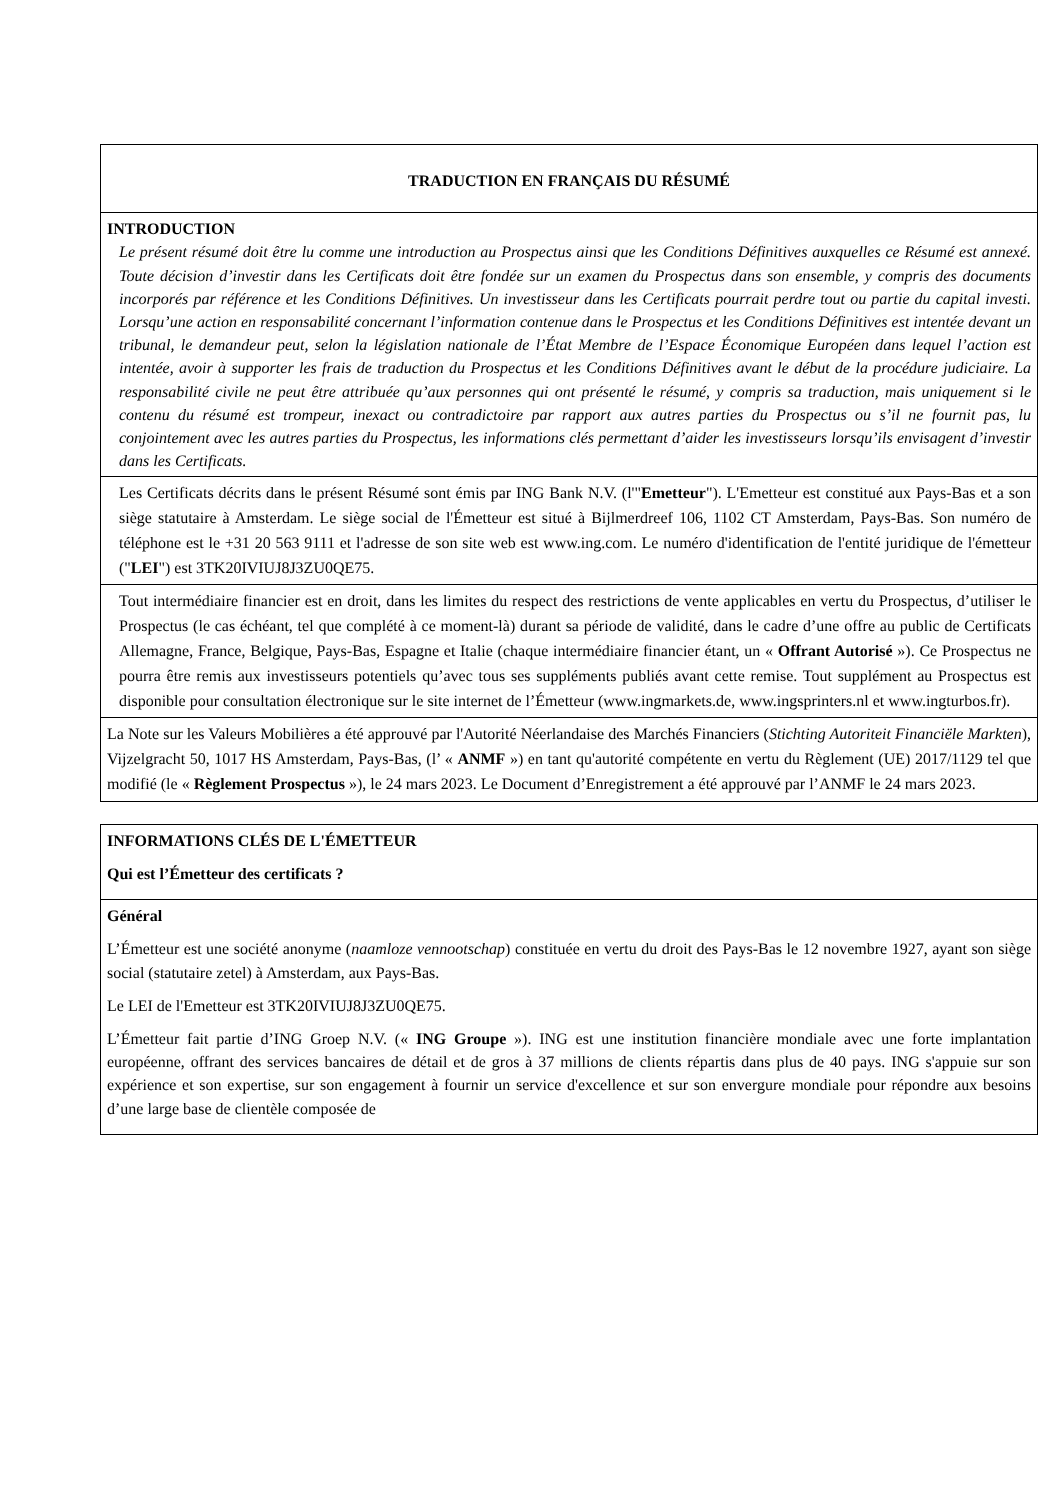| TRADUCTION EN FRANÇAIS DU RÉSUMÉ |
| INTRODUCTION Le présent résumé doit être lu comme une introduction au Prospectus ainsi que les Conditions Définitives auxquelles ce Résumé est annexé. Toute décision d’investir dans les Certificats doit être fondée sur un examen du Prospectus dans son ensemble, y compris des documents incorporés par référence et les Conditions Définitives. Un investisseur dans les Certificats pourrait perdre tout ou partie du capital investi. Lorsqu’une action en responsabilité concernant l’information contenue dans le Prospectus et les Conditions Définitives est intentée devant un tribunal, le demandeur peut, selon la législation nationale de l’État Membre de l’Espace Économique Européen dans lequel l’action est intentée, avoir à supporter les frais de traduction du Prospectus et les Conditions Définitives avant le début de la procédure judiciaire. La responsabilité civile ne peut être attribuée qu’aux personnes qui ont présenté le résumé, y compris sa traduction, mais uniquement si le contenu du résumé est trompeur, inexact ou contradictoire par rapport aux autres parties du Prospectus ou s’il ne fournit pas, lu conjointement avec les autres parties du Prospectus, les informations clés permettant d’aider les investisseurs lorsqu’ils envisagent d’investir dans les Certificats. |
| Les Certificats décrits dans le présent Résumé sont émis par ING Bank N.V. (l'" Emetteur "). L'Emetteur est constitué aux Pays-Bas et a son siège statutaire à Amsterdam. Le siège social de l'Émetteur est situé à Bijlmerdreef 106, 1102 CT Amsterdam, Pays-Bas. Son numéro de téléphone est le +31 20 563 9111 et l'adresse de son site web est www.ing.com. Le numéro d'identification de l'entité juridique de l'émetteur (" LEI ") est 3TK20IVIUJ8J3ZU0QE75. |
| Tout intermédiaire financier est en droit, dans les limites du respect des restrictions de vente applicables en vertu du Prospectus, d’utiliser le Prospectus (le cas échéant, tel que complété à ce moment-là) durant sa période de validité, dans le cadre d’une offre au public de Certificats Allemagne, France, Belgique, Pays-Bas, Espagne et Italie (chaque intermédiaire financier étant, un « Offrant Autorisé »). Ce Prospectus ne pourra être remis aux investisseurs potentiels qu’avec tous ses suppléments publiés avant cette remise. Tout supplément au Prospectus est disponible pour consultation électronique sur le site internet de l’Émetteur (www.ingmarkets.de, www.ingsprinters.nl et www.ingturbos.fr). |
| La Note sur les Valeurs Mobilières a été approuvé par l'Autorité Néerlandaise des Marchés Financiers ( Stichting Autoriteit Financiële Markten ), Vijzelgracht 50, 1017 HS Amsterdam, Pays-Bas, (l’ « ANMF ») en tant qu'autorité compétente en vertu du Règlement (UE) 2017/1129 tel que modifié (le « Règlement Prospectus »), le 24 mars 2023. Le Document d’Enregistrement a été approuvé par l’ANMF le 24 mars 2023. |
| INFORMATIONS CLÉS DE L'ÉMETTEUR Qui est l’Émetteur des certificats ? |
| Général L’Émetteur est une société anonyme ( naamloze vennootschap ) constituée en vertu du droit des Pays-Bas le 12 novembre 1927, ayant son siège social (statutaire zetel) à Amsterdam, aux Pays-Bas. Le LEI de l'Emetteur est 3TK20IVIUJ8J3ZU0QE75. L’Émetteur fait partie d’ING Groep N.V. (« ING Groupe »). ING est une institution financière mondiale avec une forte implantation européenne, offrant des services bancaires de détail et de gros à 37 millions de clients répartis dans plus de 40 pays. ING s'appuie sur son expérience et son expertise, sur son engagement à fournir un service d'excellence et sur son envergure mondiale pour répondre aux besoins d’une large base de clientèle composée de |